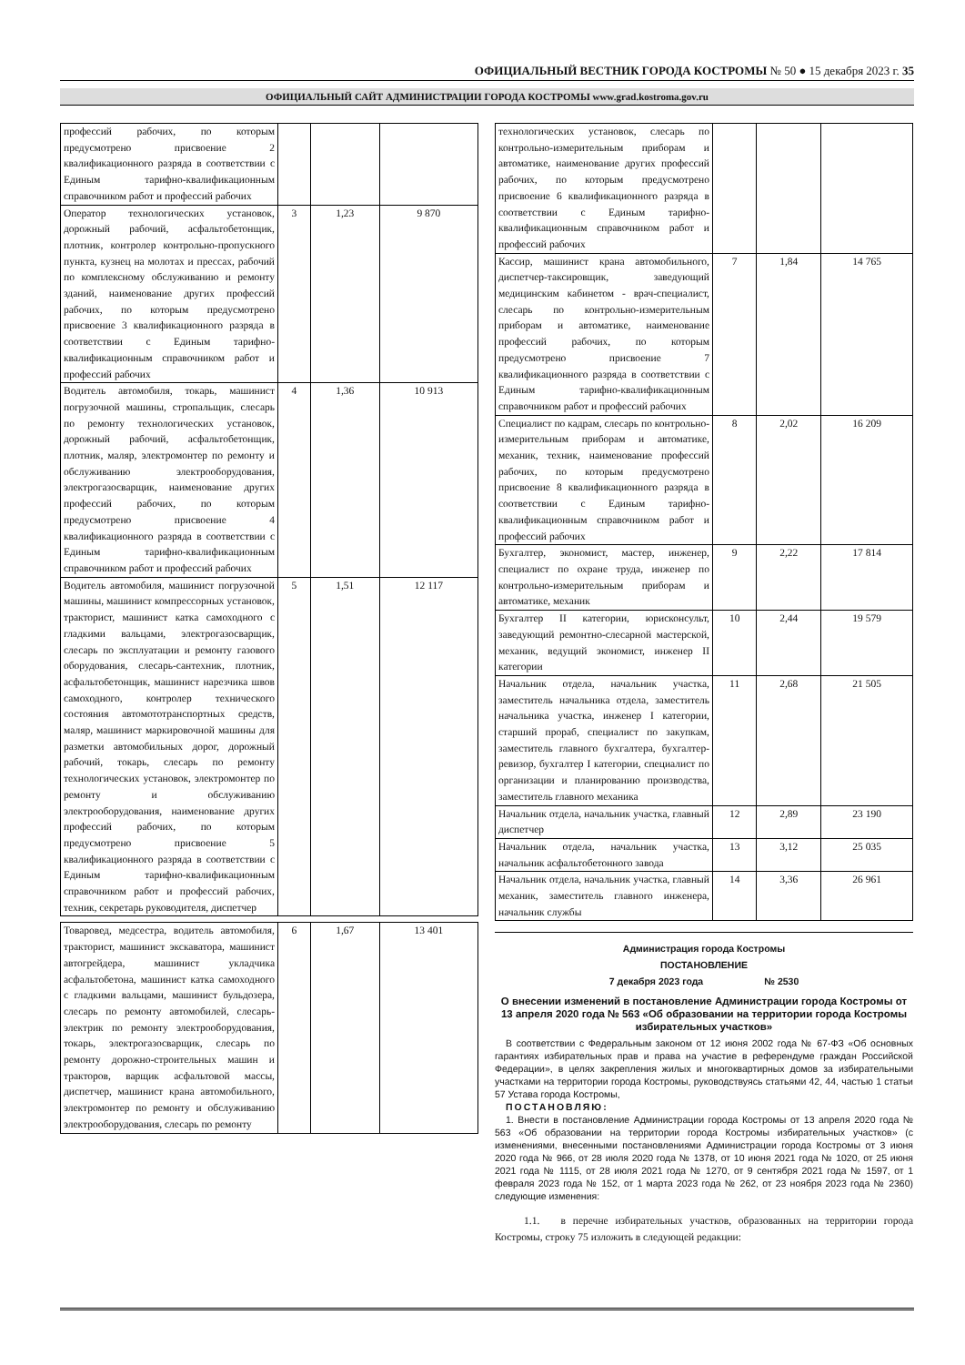ОФИЦИАЛЬНЫЙ ВЕСТНИК ГОРОДА КОСТРОМЫ № 50 ● 15 декабря 2023 г. 35
ОФИЦИАЛЬНЫЙ САЙТ АДМИНИСТРАЦИИ ГОРОДА КОСТРОМЫ www.grad.kostroma.gov.ru
| профессий рабочих, по которым предусмотрено присвоение 2 квалификационного разряда в соответствии с Единым тарифно-квалификационным справочником работ и профессий рабочих | | | |
| Оператор технологических установок, дорожный рабочий, асфальтобетонщик, плотник, контролер контрольно-пропускного пункта, кузнец на молотах и прессах, рабочий по комплексному обслуживанию и ремонту зданий, наименование других профессий рабочих, по которым предусмотрено присвоение 3 квалификационного разряда в соответствии с Единым тарифно-квалификационным справочником работ и профессий рабочих | 3 | 1,23 | 9 870 |
| Водитель автомобиля, токарь, машинист погрузочной машины, стропальщик, слесарь по ремонту технологических установок, дорожный рабочий, асфальтобетонщик, плотник, маляр, электромонтер по ремонту и обслуживанию электрооборудования, электрогазосварщик, наименование других профессий рабочих, по которым предусмотрено присвоение 4 квалификационного разряда в соответствии с Единым тарифно-квалификационным справочником работ и профессий рабочих | 4 | 1,36 | 10 913 |
| Водитель автомобиля, машинист погрузочной машины, машинист компрессорных установок, тракторист, машинист катка самоходного с гладкими вальцами, электрогазосварщик, слесарь по эксплуатации и ремонту газового оборудования, слесарь-сантехник, плотник, асфальтобетонщик, машинист нарезчика швов самоходного, контролер технического состояния автомототранспортных средств, маляр, машинист маркировочной машины для разметки автомобильных дорог, дорожный рабочий, токарь, слесарь по ремонту технологических установок, электромонтер по ремонту и обслуживанию электрооборудования, наименование других профессий рабочих, по которым предусмотрено присвоение 5 квалификационного разряда в соответствии с Единым тарифно-квалификационным справочником работ и профессий рабочих, техник, секретарь руководителя, диспетчер | 5 | 1,51 | 12 117 |
| Товаровед, медсестра, водитель автомобиля, тракторист, машинист экскаватора, машинист автогрейдера, машинист укладчика асфальтобетона, машинист катка самоходного с гладкими вальцами, машинист бульдозера, слесарь по ремонту автомобилей, слесарь-электрик по ремонту электрооборудования, токарь, электрогазосварщик, слесарь по ремонту дорожно-строительных машин и тракторов, варщик асфальтовой массы, диспетчер, машинист крана автомобильного, электромонтер по ремонту и обслуживанию электрооборудования, слесарь по ремонту | 6 | 1,67 | 13 401 |
| технологических установок, слесарь по контрольно-измерительным приборам и автоматике, наименование других профессий рабочих, по которым предусмотрено присвоение 6 квалификационного разряда в соответствии с Единым тарифно-квалификационным справочником работ и профессий рабочих | | | |
| Кассир, машинист крана автомобильного, диспетчер-таксировщик, заведующий медицинским кабинетом - врач-специалист, слесарь по контрольно-измерительным приборам и автоматике, наименование профессий рабочих, по которым предусмотрено присвоение 7 квалификационного разряда в соответствии с Единым тарифно-квалификационным справочником работ и профессий рабочих | 7 | 1,84 | 14 765 |
| Специалист по кадрам, слесарь по контрольно-измерительным приборам и автоматике, механик, техник, наименование профессий рабочих, по которым предусмотрено присвоение 8 квалификационного разряда в соответствии с Единым тарифно-квалификационным справочником работ и профессий рабочих | 8 | 2,02 | 16 209 |
| Бухгалтер, экономист, мастер, инженер, специалист по охране труда, инженер по контрольно-измерительным приборам и автоматике, механик | 9 | 2,22 | 17 814 |
| Бухгалтер II категории, юрисконсульт, заведующий ремонтно-слесарной мастерской, механик, ведущий экономист, инженер II категории | 10 | 2,44 | 19 579 |
| Начальник отдела, начальник участка, заместитель начальника отдела, заместитель начальника участка, инженер I категории, старший прораб, специалист по закупкам, заместитель главного бухгалтера, бухгалтер-ревизор, бухгалтер I категории, специалист по организации и планированию производства, заместитель главного механика | 11 | 2,68 | 21 505 |
| Начальник отдела, начальник участка, главный диспетчер | 12 | 2,89 | 23 190 |
| Начальник отдела, начальник участка, начальник асфальтобетонного завода | 13 | 3,12 | 25 035 |
| Начальник отдела, начальник участка, главный механик, заместитель главного инженера, начальник службы | 14 | 3,36 | 26 961 |
Администрация города Костромы
ПОСТАНОВЛЕНИЕ
7 декабря 2023 года № 2530
О внесении изменений в постановление Администрации города Костромы от 13 апреля 2020 года № 563 «Об образовании на территории города Костромы избирательных участков»
В соответствии с Федеральным законом от 12 июня 2002 года № 67-ФЗ «Об основных гарантиях избирательных прав и права на участие в референдуме граждан Российской Федерации», в целях закрепления жилых и многоквартирных домов за избирательными участками на территории города Костромы, руководствуясь статьями 42, 44, частью 1 статьи 57 Устава города Костромы,
ПОСТАНОВЛЯЮ:
1. Внести в постановление Администрации города Костромы от 13 апреля 2020 года № 563 «Об образовании на территории города Костромы избирательных участков» (с изменениями, внесенными постановлениями Администрации города Костромы от 3 июня 2020 года № 966, от 28 июля 2020 года № 1378, от 10 июня 2021 года № 1020, от 25 июня 2021 года № 1115, от 28 июля 2021 года № 1270, от 9 сентября 2021 года № 1597, от 1 февраля 2023 года № 152, от 1 марта 2023 года № 262, от 23 ноября 2023 года № 2360) следующие изменения:
1.1. в перечне избирательных участков, образованных на территории города Костромы, строку 75 изложить в следующей редакции: